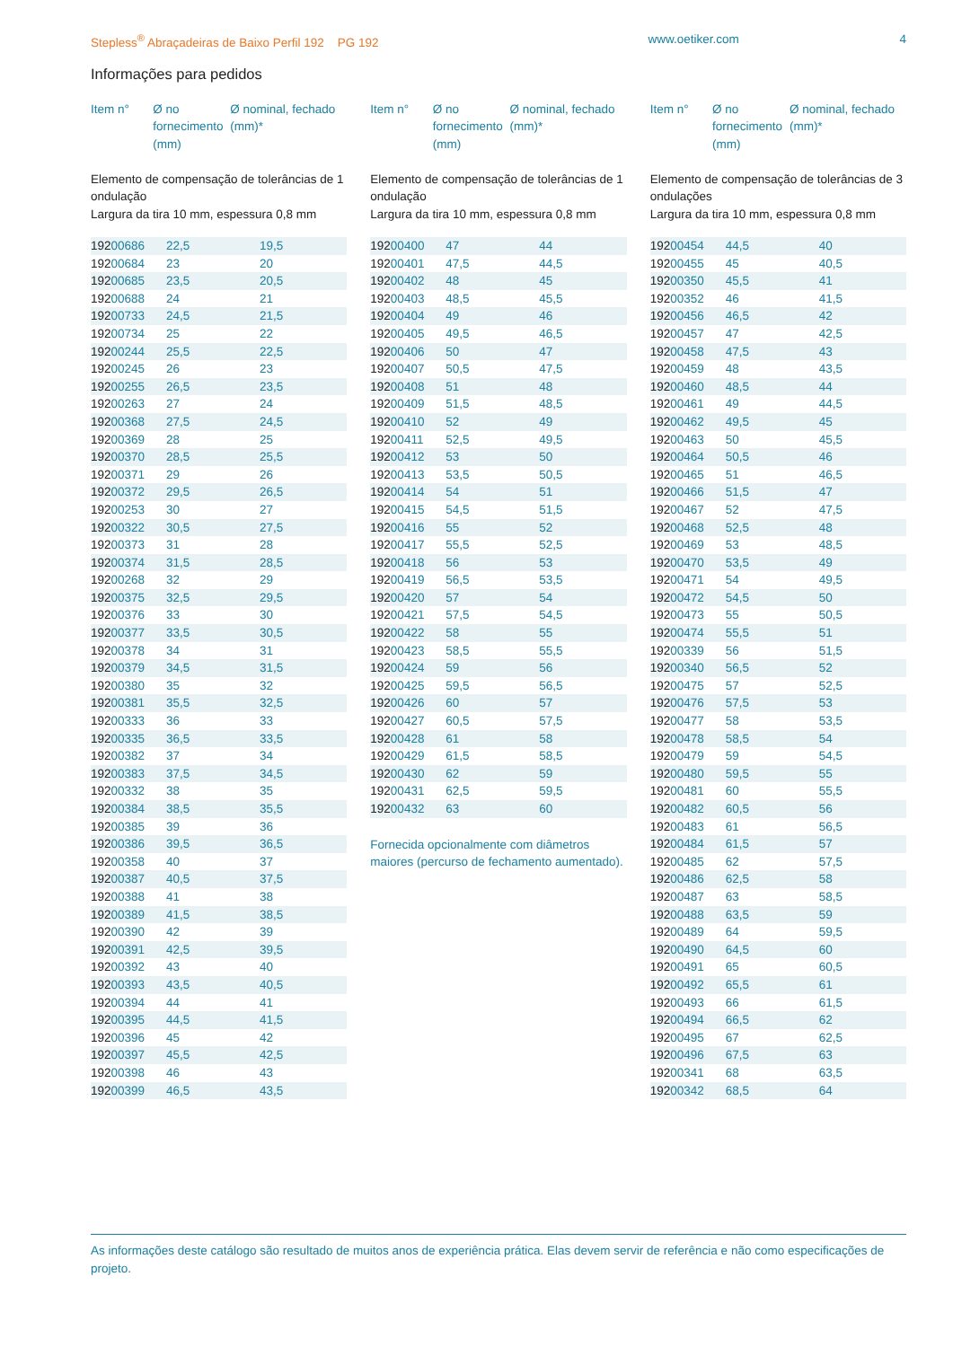Stepless<sup>®</sup> Abraçadeiras de Baixo Perfil 192 PG 192 www.oetiker.com 4
Informações para pedidos
Item n° Ø no fornecimento (mm)
Ø nominal, fechado (mm)*
Elemento de compensação de tolerâncias de 1 ondulação
Largura da tira 10 mm, espessura 0,8 mm
| 192 00686 | 22,5 | 19,5 |
| 192 00684 | 23 | 20 |
| 192 00685 | 23,5 | 20,5 |
| 192 00688 | 24 | 21 |
| 192 00733 | 24,5 | 21,5 |
| 192 00734 | 25 | 22 |
| 192 00244 | 25,5 | 22,5 |
| 192 00245 | 26 | 23 |
| 192 00255 | 26,5 | 23,5 |
| 192 00263 | 27 | 24 |
| 192 00368 | 27,5 | 24,5 |
| 192 00369 | 28 | 25 |
| 192 00370 | 28,5 | 25,5 |
| 192 00371 | 29 | 26 |
| 192 00372 | 29,5 | 26,5 |
| 192 00253 | 30 | 27 |
| 192 00322 | 30,5 | 27,5 |
| 192 00373 | 31 | 28 |
| 192 00374 | 31,5 | 28,5 |
| 192 00268 | 32 | 29 |
| 192 00375 | 32,5 | 29,5 |
| 192 00376 | 33 | 30 |
| 192 00377 | 33,5 | 30,5 |
| 192 00378 | 34 | 31 |
| 192 00379 | 34,5 | 31,5 |
| 192 00380 | 35 | 32 |
| 192 00381 | 35,5 | 32,5 |
| 192 00333 | 36 | 33 |
| 192 00335 | 36,5 | 33,5 |
| 192 00382 | 37 | 34 |
| 192 00383 | 37,5 | 34,5 |
| 192 00332 | 38 | 35 |
| 192 00384 | 38,5 | 35,5 |
| 192 00385 | 39 | 36 |
| 192 00386 | 39,5 | 36,5 |
| 192 00358 | 40 | 37 |
| 192 00387 | 40,5 | 37,5 |
| 192 00388 | 41 | 38 |
| 192 00389 | 41,5 | 38,5 |
| 192 00390 | 42 | 39 |
| 192 00391 | 42,5 | 39,5 |
| 192 00392 | 43 | 40 |
| 192 00393 | 43,5 | 40,5 |
| 192 00394 | 44 | 41 |
| 192 00395 | 44,5 | 41,5 |
| 192 00396 | 45 | 42 |
| 192 00397 | 45,5 | 42,5 |
| 192 00398 | 46 | 43 |
| 192 00399 | 46,5 | 43,5 |
Item n° Ø no fornecimento (mm)
Ø nominal, fechado (mm)*
Elemento de compensação de tolerâncias de 1 ondulação
Largura da tira 10 mm, espessura 0,8 mm
| 192 00400 | 47 | 44 |
| 192 00401 | 47,5 | 44,5 |
| 192 00402 | 48 | 45 |
| 192 00403 | 48,5 | 45,5 |
| 192 00404 | 49 | 46 |
| 192 00405 | 49,5 | 46,5 |
| 192 00406 | 50 | 47 |
| 192 00407 | 50,5 | 47,5 |
| 192 00408 | 51 | 48 |
| 192 00409 | 51,5 | 48,5 |
| 192 00410 | 52 | 49 |
| 192 00411 | 52,5 | 49,5 |
| 192 00412 | 53 | 50 |
| 192 00413 | 53,5 | 50,5 |
| 192 00414 | 54 | 51 |
| 192 00415 | 54,5 | 51,5 |
| 192 00416 | 55 | 52 |
| 192 00417 | 55,5 | 52,5 |
| 192 00418 | 56 | 53 |
| 192 00419 | 56,5 | 53,5 |
| 192 00420 | 57 | 54 |
| 192 00421 | 57,5 | 54,5 |
| 192 00422 | 58 | 55 |
| 192 00423 | 58,5 | 55,5 |
| 192 00424 | 59 | 56 |
| 192 00425 | 59,5 | 56,5 |
| 192 00426 | 60 | 57 |
| 192 00427 | 60,5 | 57,5 |
| 192 00428 | 61 | 58 |
| 192 00429 | 61,5 | 58,5 |
| 192 00430 | 62 | 59 |
| 192 00431 | 62,5 | 59,5 |
| 192 00432 | 63 | 60 |
Fornecida opcionalmente com diâmetros maiores (percurso de fechamento aumentado).
Item n° Ø no fornecimento (mm)
Ø nominal, fechado (mm)*
Elemento de compensação de tolerâncias de 3 ondulações
Largura da tira 10 mm, espessura 0,8 mm
| 192 00454 | 44,5 | 40 |
| 192 00455 | 45 | 40,5 |
| 192 00350 | 45,5 | 41 |
| 192 00352 | 46 | 41,5 |
| 192 00456 | 46,5 | 42 |
| 192 00457 | 47 | 42,5 |
| 192 00458 | 47,5 | 43 |
| 192 00459 | 48 | 43,5 |
| 192 00460 | 48,5 | 44 |
| 192 00461 | 49 | 44,5 |
| 192 00462 | 49,5 | 45 |
| 192 00463 | 50 | 45,5 |
| 192 00464 | 50,5 | 46 |
| 192 00465 | 51 | 46,5 |
| 192 00466 | 51,5 | 47 |
| 192 00467 | 52 | 47,5 |
| 192 00468 | 52,5 | 48 |
| 192 00469 | 53 | 48,5 |
| 192 00470 | 53,5 | 49 |
| 192 00471 | 54 | 49,5 |
| 192 00472 | 54,5 | 50 |
| 192 00473 | 55 | 50,5 |
| 192 00474 | 55,5 | 51 |
| 192 00339 | 56 | 51,5 |
| 192 00340 | 56,5 | 52 |
| 192 00475 | 57 | 52,5 |
| 192 00476 | 57,5 | 53 |
| 192 00477 | 58 | 53,5 |
| 192 00478 | 58,5 | 54 |
| 192 00479 | 59 | 54,5 |
| 192 00480 | 59,5 | 55 |
| 192 00481 | 60 | 55,5 |
| 192 00482 | 60,5 | 56 |
| 192 00483 | 61 | 56,5 |
| 192 00484 | 61,5 | 57 |
| 192 00485 | 62 | 57,5 |
| 192 00486 | 62,5 | 58 |
| 192 00487 | 63 | 58,5 |
| 192 00488 | 63,5 | 59 |
| 192 00489 | 64 | 59,5 |
| 192 00490 | 64,5 | 60 |
| 192 00491 | 65 | 60,5 |
| 192 00492 | 65,5 | 61 |
| 192 00493 | 66 | 61,5 |
| 192 00494 | 66,5 | 62 |
| 192 00495 | 67 | 62,5 |
| 192 00496 | 67,5 | 63 |
| 192 00341 | 68 | 63,5 |
| 192 00342 | 68,5 | 64 |
As informações deste catálogo são resultado de muitos anos de experiência prática. Elas devem servir de referência e não como especificações de projeto.